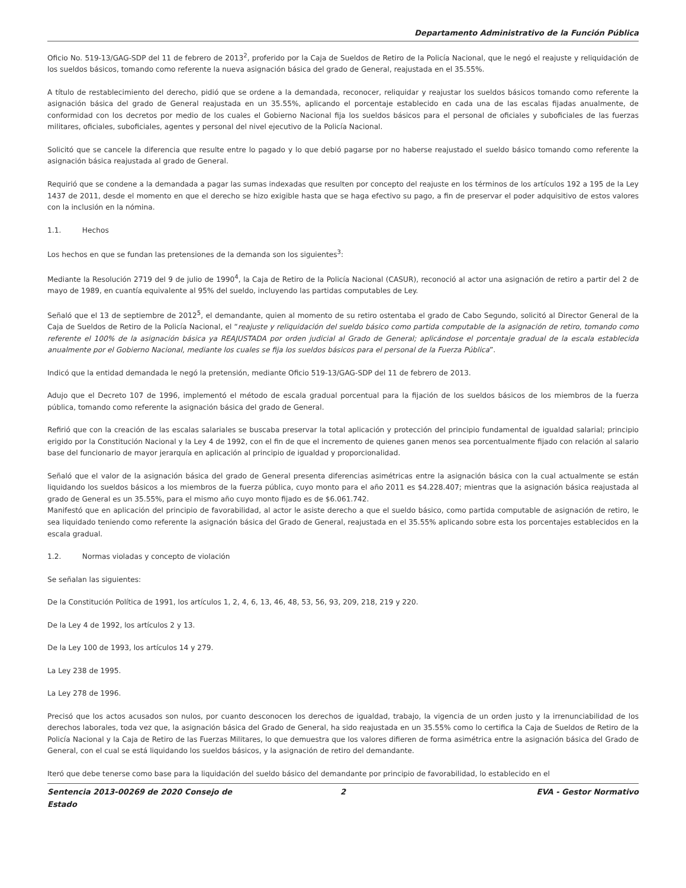Departamento Administrativo de la Función Pública
Oficio No. 519-13/GAG-SDP del 11 de febrero de 2013<sup>2</sup>, proferido por la Caja de Sueldos de Retiro de la Policía Nacional, que le negó el reajuste y reliquidación de los sueldos básicos, tomando como referente la nueva asignación básica del grado de General, reajustada en el 35.55%.
A título de restablecimiento del derecho, pidió que se ordene a la demandada, reconocer, reliquidar y reajustar los sueldos básicos tomando como referente la asignación básica del grado de General reajustada en un 35.55%, aplicando el porcentaje establecido en cada una de las escalas fijadas anualmente, de conformidad con los decretos por medio de los cuales el Gobierno Nacional fija los sueldos básicos para el personal de oficiales y suboficiales de las fuerzas militares, oficiales, suboficiales, agentes y personal del nivel ejecutivo de la Policía Nacional.
Solicitó que se cancele la diferencia que resulte entre lo pagado y lo que debió pagarse por no haberse reajustado el sueldo básico tomando como referente la asignación básica reajustada al grado de General.
Requirió que se condene a la demandada a pagar las sumas indexadas que resulten por concepto del reajuste en los términos de los artículos 192 a 195 de la Ley 1437 de 2011, desde el momento en que el derecho se hizo exigible hasta que se haga efectivo su pago, a fin de preservar el poder adquisitivo de estos valores con la inclusión en la nómina.
1.1. Hechos
Los hechos en que se fundan las pretensiones de la demanda son los siguientes<sup>3</sup>:
Mediante la Resolución 2719 del 9 de julio de 1990<sup>4</sup>, la Caja de Retiro de la Policía Nacional (CASUR), reconoció al actor una asignación de retiro a partir del 2 de mayo de 1989, en cuantía equivalente al 95% del sueldo, incluyendo las partidas computables de Ley.
Señaló que el 13 de septiembre de 2012<sup>5</sup>, el demandante, quien al momento de su retiro ostentaba el grado de Cabo Segundo, solicitó al Director General de la Caja de Sueldos de Retiro de la Policía Nacional, el “reajuste y reliquidación del sueldo básico como partida computable de la asignación de retiro, tomando como referente el 100% de la asignación básica ya REAJUSTADA por orden judicial al Grado de General; aplicándose el porcentaje gradual de la escala establecida anualmente por el Gobierno Nacional, mediante los cuales se fija los sueldos básicos para el personal de la Fuerza Pública”.
Indicó que la entidad demandada le negó la pretensión, mediante Oficio 519-13/GAG-SDP del 11 de febrero de 2013.
Adujo que el Decreto 107 de 1996, implementó el método de escala gradual porcentual para la fijación de los sueldos básicos de los miembros de la fuerza pública, tomando como referente la asignación básica del grado de General.
Refirió que con la creación de las escalas salariales se buscaba preservar la total aplicación y protección del principio fundamental de igualdad salarial; principio erigido por la Constitución Nacional y la Ley 4 de 1992, con el fin de que el incremento de quienes ganen menos sea porcentualmente fijado con relación al salario base del funcionario de mayor jerarquía en aplicación al principio de igualdad y proporcionalidad.
Señaló que el valor de la asignación básica del grado de General presenta diferencias asimétricas entre la asignación básica con la cual actualmente se están liquidando los sueldos básicos a los miembros de la fuerza pública, cuyo monto para el año 2011 es $4.228.407; mientras que la asignación básica reajustada al grado de General es un 35.55%, para el mismo año cuyo monto fijado es de $6.061.742.
Manifestó que en aplicación del principio de favorabilidad, al actor le asiste derecho a que el sueldo básico, como partida computable de asignación de retiro, le sea liquidado teniendo como referente la asignación básica del Grado de General, reajustada en el 35.55% aplicando sobre esta los porcentajes establecidos en la escala gradual.
1.2. Normas violadas y concepto de violación
Se señalan las siguientes:
De la Constitución Política de 1991, los artículos 1, 2, 4, 6, 13, 46, 48, 53, 56, 93, 209, 218, 219 y 220.
De la Ley 4 de 1992, los artículos 2 y 13.
De la Ley 100 de 1993, los artículos 14 y 279.
La Ley 238 de 1995.
La Ley 278 de 1996.
Precisó que los actos acusados son nulos, por cuanto desconocen los derechos de igualdad, trabajo, la vigencia de un orden justo y la irrenunciabilidad de los derechos laborales, toda vez que, la asignación básica del Grado de General, ha sido reajustada en un 35.55% como lo certifica la Caja de Sueldos de Retiro de la Policía Nacional y la Caja de Retiro de las Fuerzas Militares, lo que demuestra que los valores difieren de forma asimétrica entre la asignación básica del Grado de General, con el cual se está liquidando los sueldos básicos, y la asignación de retiro del demandante.
Iteró que debe tenerse como base para la liquidación del sueldo básico del demandante por principio de favorabilidad, lo establecido en el
Sentencia 2013-00269 de 2020 Consejo de Estado
2 EVA - Gestor Normativo